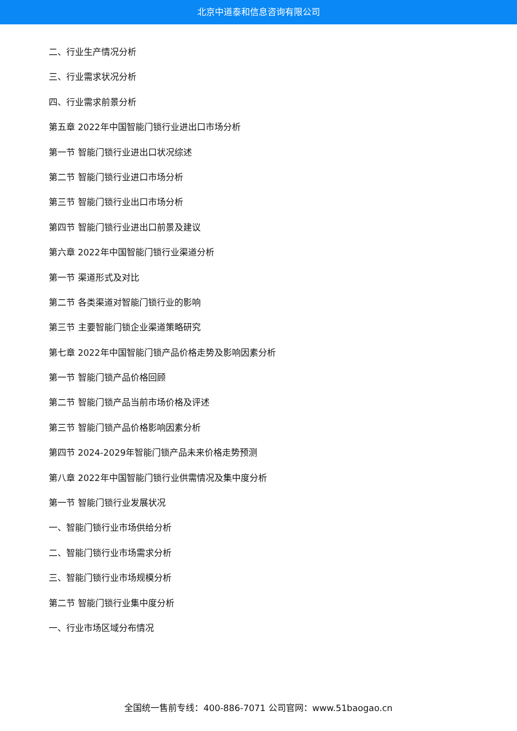北京中道泰和信息咨询有限公司
二、行业生产情况分析
三、行业需求状况分析
四、行业需求前景分析
第五章 2022年中国智能门锁行业进出口市场分析
第一节 智能门锁行业进出口状况综述
第二节 智能门锁行业进口市场分析
第三节 智能门锁行业出口市场分析
第四节 智能门锁行业进出口前景及建议
第六章 2022年中国智能门锁行业渠道分析
第一节 渠道形式及对比
第二节 各类渠道对智能门锁行业的影响
第三节 主要智能门锁企业渠道策略研究
第七章 2022年中国智能门锁产品价格走势及影响因素分析
第一节 智能门锁产品价格回顾
第二节 智能门锁产品当前市场价格及评述
第三节 智能门锁产品价格影响因素分析
第四节 2024-2029年智能门锁产品未来价格走势预测
第八章 2022年中国智能门锁行业供需情况及集中度分析
第一节 智能门锁行业发展状况
一、智能门锁行业市场供给分析
二、智能门锁行业市场需求分析
三、智能门锁行业市场规模分析
第二节 智能门锁行业集中度分析
一、行业市场区域分布情况
全国统一售前专线：400-886-7071 公司官网：www.51baogao.cn